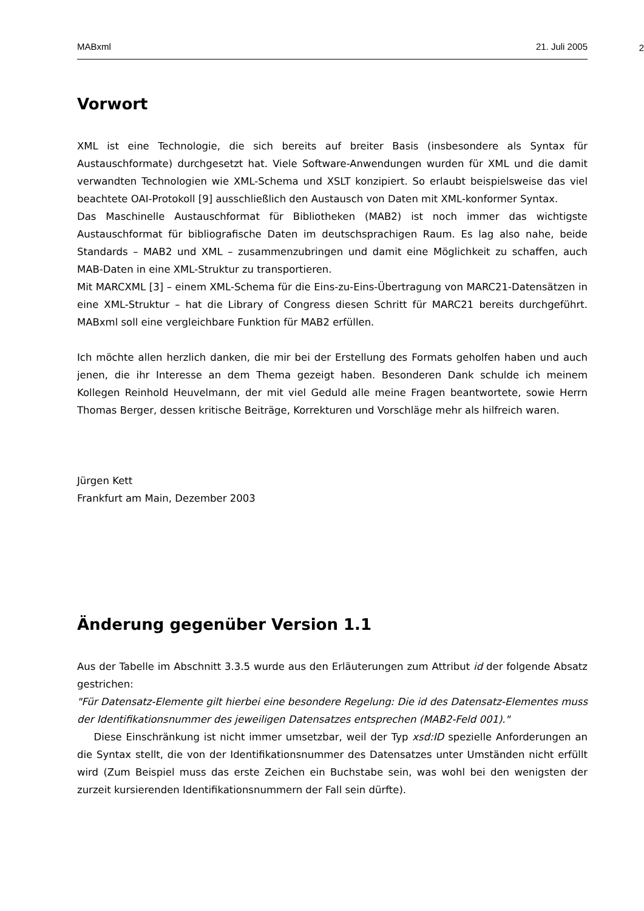MABxml 21. Juli 2005
2
Vorwort
XML ist eine Technologie, die sich bereits auf breiter Basis (insbesondere als Syntax für Austauschformate) durchgesetzt hat. Viele Software-Anwendungen wurden für XML und die damit verwandten Technologien wie XML-Schema und XSLT konzipiert. So erlaubt beispielsweise das viel beachtete OAI-Protokoll [9] ausschließlich den Austausch von Daten mit XML-konformer Syntax.
Das Maschinelle Austauschformat für Bibliotheken (MAB2) ist noch immer das wichtigste Austauschformat für bibliografische Daten im deutschsprachigen Raum. Es lag also nahe, beide Standards – MAB2 und XML – zusammenzubringen und damit eine Möglichkeit zu schaffen, auch MAB-Daten in eine XML-Struktur zu transportieren.
Mit MARCXML [3] – einem XML-Schema für die Eins-zu-Eins-Übertragung von MARC21-Datensätzen in eine XML-Struktur – hat die Library of Congress diesen Schritt für MARC21 bereits durchgeführt. MABxml soll eine vergleichbare Funktion für MAB2 erfüllen.
Ich möchte allen herzlich danken, die mir bei der Erstellung des Formats geholfen haben und auch jenen, die ihr Interesse an dem Thema gezeigt haben. Besonderen Dank schulde ich meinem Kollegen Reinhold Heuvelmann, der mit viel Geduld alle meine Fragen beantwortete, sowie Herrn Thomas Berger, dessen kritische Beiträge, Korrekturen und Vorschläge mehr als hilfreich waren.
Jürgen Kett
Frankfurt am Main, Dezember 2003
Änderung gegenüber Version 1.1
Aus der Tabelle im Abschnitt 3.3.5 wurde aus den Erläuterungen zum Attribut id der folgende Absatz gestrichen:
"Für Datensatz-Elemente gilt hierbei eine besondere Regelung: Die id des Datensatz-Elementes muss der Identifikationsnummer des jeweiligen Datensatzes entsprechen (MAB2-Feld 001)."
Diese Einschränkung ist nicht immer umsetzbar, weil der Typ xsd:ID spezielle Anforderungen an die Syntax stellt, die von der Identifikationsnummer des Datensatzes unter Umständen nicht erfüllt wird (Zum Beispiel muss das erste Zeichen ein Buchstabe sein, was wohl bei den wenigsten der zurzeit kursierenden Identifikationsnummern der Fall sein dürfte).